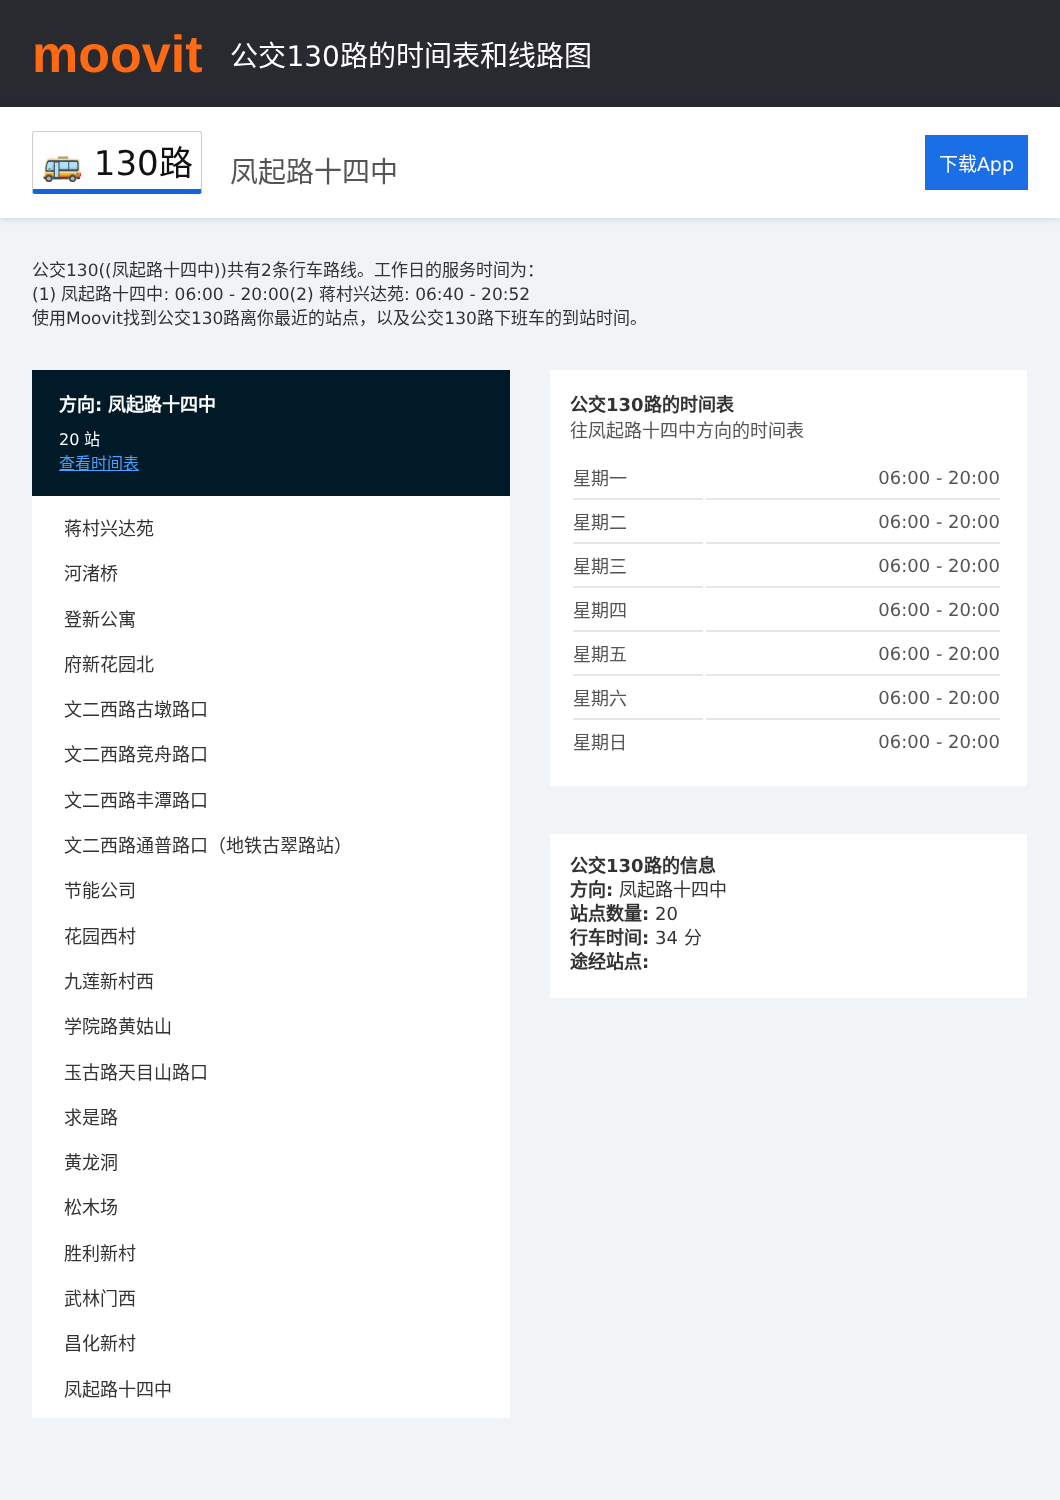moovit
公交130路的时间表和线路图
🚌 130路 凤起路十四中 下载App
公交130((凤起路十四中))共有2条行车路线。工作日的服务时间为：
(1) 凤起路十四中: 06:00 - 20:00(2) 蒋村兴达苑: 06:40 - 20:52
使用Moovit找到公交130路离你最近的站点，以及公交130路下班车的到站时间。
方向: 凤起路十四中
20 站
查看时间表
蒋村兴达苑
河渚桥
登新公寓
府新花园北
文二西路古墩路口
文二西路竞舟路口
文二西路丰潭路口
文二西路通普路口（地铁古翠路站）
节能公司
花园西村
九莲新村西
学院路黄姑山
玉古路天目山路口
求是路
黄龙洞
松木场
胜利新村
武林门西
昌化新村
凤起路十四中
公交130路的时间表
往凤起路十四中方向的时间表
| 星期一 | 06:00 - 20:00 |
| 星期二 | 06:00 - 20:00 |
| 星期三 | 06:00 - 20:00 |
| 星期四 | 06:00 - 20:00 |
| 星期五 | 06:00 - 20:00 |
| 星期六 | 06:00 - 20:00 |
| 星期日 | 06:00 - 20:00 |
公交130路的信息
方向: 凤起路十四中
站点数量: 20
行车时间: 34 分
途经站点: